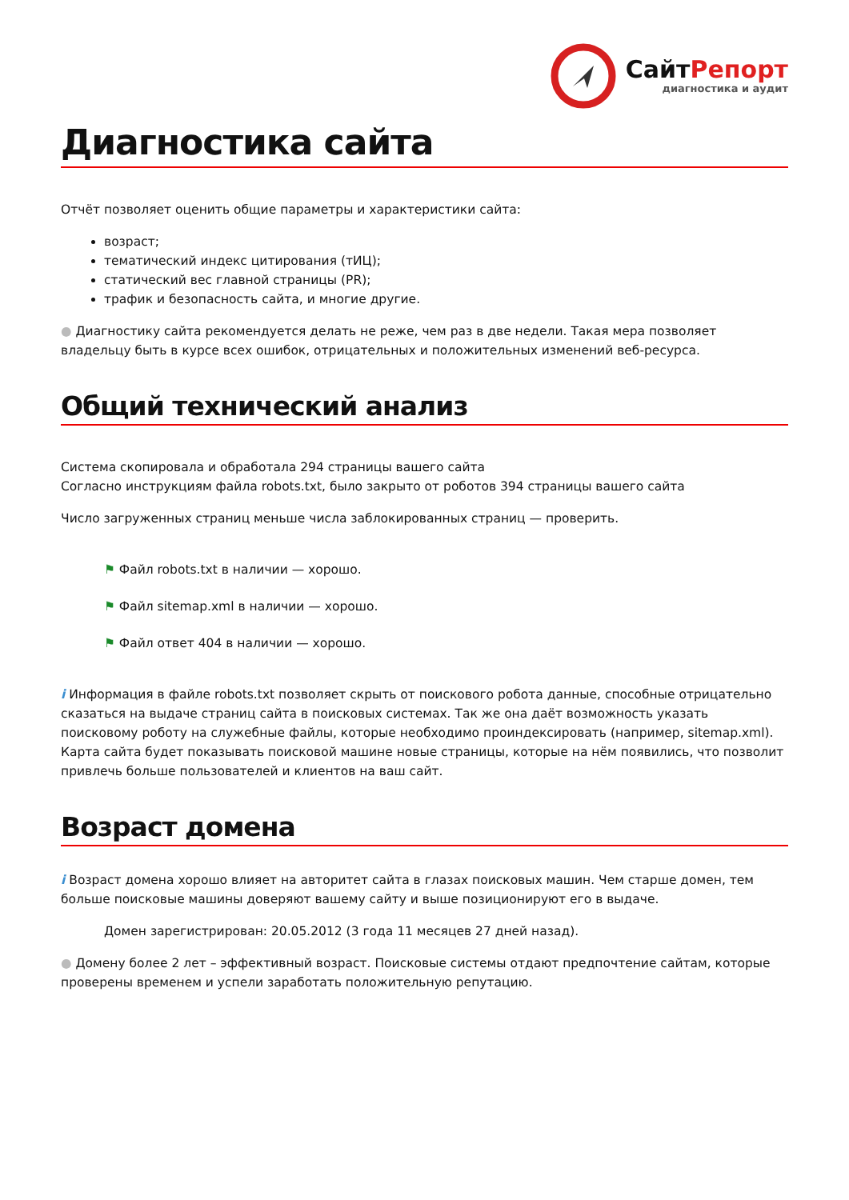СайтРепорт
диагностика и аудит
Диагностика сайта
Отчёт позволяет оценить общие параметры и характеристики сайта:
возраст;
тематический индекс цитирования (тИЦ);
статический вес главной страницы (PR);
трафик и безопасность сайта, и многие другие.
● Диагностику сайта рекомендуется делать не реже, чем раз в две недели. Такая мера позволяет владельцу быть в курсе всех ошибок, отрицательных и положительных изменений веб-ресурса.
Общий технический анализ
Система скопировала и обработала 294 страницы вашего сайта
Согласно инструкциям файла robots.txt, было закрыто от роботов 394 страницы вашего сайта
Число загруженных страниц меньше числа заблокированных страниц — проверить.
⚑ Файл robots.txt в наличии — хорошо.
⚑ Файл sitemap.xml в наличии — хорошо.
⚑ Файл ответ 404 в наличии — хорошо.
i Информация в файле robots.txt позволяет скрыть от поискового робота данные, способные отрицательно сказаться на выдаче страниц сайта в поисковых системах. Так же она даёт возможность указать поисковому роботу на служебные файлы, которые необходимо проиндексировать (например, sitemap.xml). Карта сайта будет показывать поисковой машине новые страницы, которые на нём появились, что позволит привлечь больше пользователей и клиентов на ваш сайт.
Возраст домена
i Возраст домена хорошо влияет на авторитет сайта в глазах поисковых машин. Чем старше домен, тем больше поисковые машины доверяют вашему сайту и выше позиционируют его в выдаче.
Домен зарегистрирован: 20.05.2012 (3 года 11 месяцев 27 дней назад).
● Домену более 2 лет – эффективный возраст. Поисковые системы отдают предпочтение сайтам, которые проверены временем и успели заработать положительную репутацию.